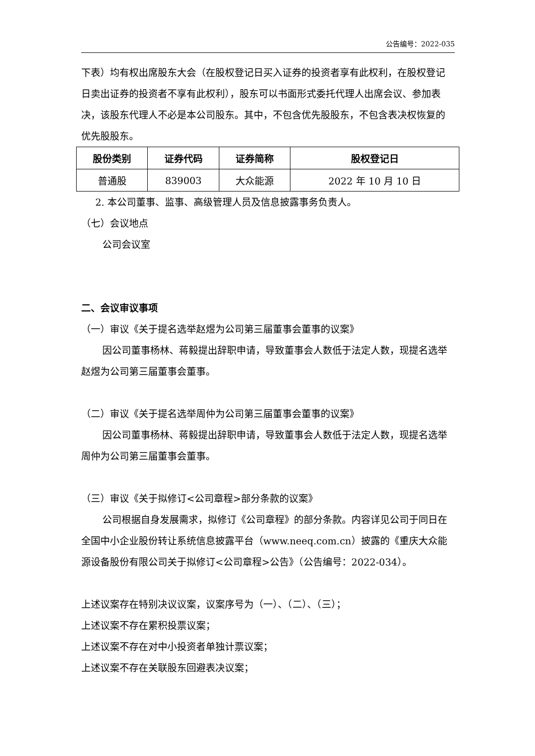公告编号：2022-035
下表）均有权出席股东大会（在股权登记日买入证券的投资者享有此权利，在股权登记日卖出证券的投资者不享有此权利），股东可以书面形式委托代理人出席会议、参加表决，该股东代理人不必是本公司股东。其中，不包含优先股股东，不包含表决权恢复的优先股股东。
| 股份类别 | 证券代码 | 证券简称 | 股权登记日 |
| --- | --- | --- | --- |
| 普通股 | 839003 | 大众能源 | 2022 年 10 月 10 日 |
2. 本公司董事、监事、高级管理人员及信息披露事务负责人。
（七）会议地点
公司会议室
二、会议审议事项
（一）审议《关于提名选举赵煜为公司第三届董事会董事的议案》
因公司董事杨林、蒋毅提出辞职申请，导致董事会人数低于法定人数，现提名选举赵煜为公司第三届董事会董事。
（二）审议《关于提名选举周仲为公司第三届董事会董事的议案》
因公司董事杨林、蒋毅提出辞职申请，导致董事会人数低于法定人数，现提名选举周仲为公司第三届董事会董事。
（三）审议《关于拟修订<公司章程>部分条款的议案》
公司根据自身发展需求，拟修订《公司章程》的部分条款。内容详见公司于同日在全国中小企业股份转让系统信息披露平台（www.neeq.com.cn）披露的《重庆大众能源设备股份有限公司关于拟修订<公司章程>公告》（公告编号：2022-034）。
上述议案存在特别决议议案，议案序号为（一）、（二）、（三）；
上述议案不存在累积投票议案；
上述议案不存在对中小投资者单独计票议案；
上述议案不存在关联股东回避表决议案；